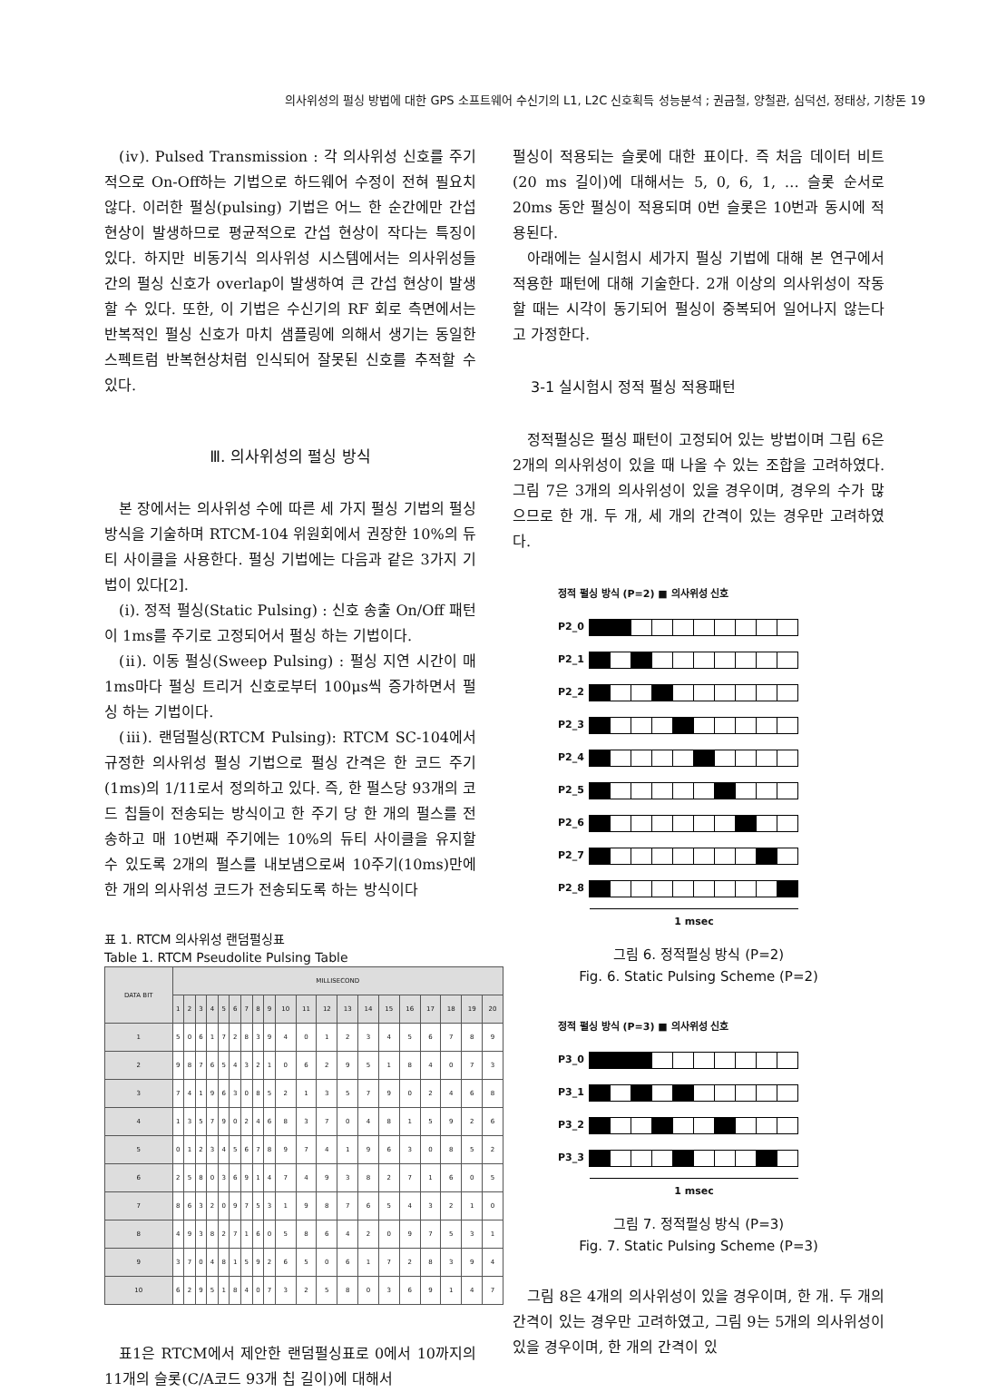의사위성의 펄싱 방법에 대한 GPS 소프트웨어 수신기의 L1, L2C 신호획득 성능분석 ; 권금철, 양철관, 심덕선, 정태상, 기창돈 19
(ⅳ). Pulsed Transmission : 각 의사위성 신호를 주기적으로 On-Off하는 기법으로 하드웨어 수정이 전혀 필요치 않다. 이러한 펄싱(pulsing) 기법은 어느 한 순간에만 간섭 현상이 발생하므로 평균적으로 간섭 현상이 작다는 특징이 있다. 하지만 비동기식 의사위성 시스템에서는 의사위성들 간의 펄싱 신호가 overlap이 발생하여 큰 간섭 현상이 발생할 수 있다. 또한, 이 기법은 수신기의 RF 회로 측면에서는 반복적인 펄싱 신호가 마치 샘플링에 의해서 생기는 동일한 스펙트럼 반복현상처럼 인식되어 잘못된 신호를 추적할 수 있다.
Ⅲ. 의사위성의 펄싱 방식
본 장에서는 의사위성 수에 따른 세 가지 펄싱 기법의 펄싱 방식을 기술하며 RTCM-104 위원회에서 권장한 10%의 듀티 사이클을 사용한다. 펄싱 기법에는 다음과 같은 3가지 기법이 있다[2].
(ⅰ). 정적 펄싱(Static Pulsing) : 신호 송출 On/Off 패턴이 1ms를 주기로 고정되어서 펄싱 하는 기법이다.
(ⅱ). 이동 펄싱(Sweep Pulsing) : 펄싱 지연 시간이 매 1ms마다 펄싱 트리거 신호로부터 100μs씩 증가하면서 펄싱 하는 기법이다.
(ⅲ). 랜덤펄싱(RTCM Pulsing): RTCM SC-104에서 규정한 의사위성 펄싱 기법으로 펄싱 간격은 한 코드 주기(1ms)의 1/11로서 정의하고 있다. 즉, 한 펄스당 93개의 코드 칩들이 전송되는 방식이고 한 주기 당 한 개의 펄스를 전송하고 매 10번째 주기에는 10%의 듀티 사이클을 유지할 수 있도록 2개의 펄스를 내보냄으로써 10주기(10ms)만에 한 개의 의사위성 코드가 전송되도록 하는 방식이다
표 1. RTCM 의사위성 랜덤펄싱표
Table 1. RTCM Pseudolite Pulsing Table
| DATA BIT | MILLISECOND | | | | | | | | | | | | | | | | | | | |
| --- | --- | --- | --- | --- | --- | --- | --- | --- | --- | --- | --- | --- | --- | --- | --- | --- | --- | --- | --- | --- |
| | 1 | 2 | 3 | 4 | 5 | 6 | 7 | 8 | 9 | 10 | 11 | 12 | 13 | 14 | 15 | 16 | 17 | 18 | 19 | 20 |
| 1 | 5 | 0 | 6 | 1 | 7 | 2 | 8 | 3 | 9 | 4 | 0 | 1 | 2 | 3 | 4 | 5 | 6 | 7 | 8 | 9 |
| 2 | 9 | 8 | 7 | 6 | 5 | 4 | 3 | 2 | 1 | 0 | 6 | 2 | 9 | 5 | 1 | 8 | 4 | 0 | 7 | 3 |
| 3 | 7 | 4 | 1 | 9 | 6 | 3 | 0 | 8 | 5 | 2 | 1 | 3 | 5 | 7 | 9 | 0 | 2 | 4 | 6 | 8 |
| 4 | 1 | 3 | 5 | 7 | 9 | 0 | 2 | 4 | 6 | 8 | 3 | 7 | 0 | 4 | 8 | 1 | 5 | 9 | 2 | 6 |
| 5 | 0 | 1 | 2 | 3 | 4 | 5 | 6 | 7 | 8 | 9 | 7 | 4 | 1 | 9 | 6 | 3 | 0 | 8 | 5 | 2 |
| 6 | 2 | 5 | 8 | 0 | 3 | 6 | 9 | 1 | 4 | 7 | 4 | 9 | 3 | 8 | 2 | 7 | 1 | 6 | 0 | 5 |
| 7 | 8 | 6 | 3 | 2 | 0 | 9 | 7 | 5 | 3 | 1 | 9 | 8 | 7 | 6 | 5 | 4 | 3 | 2 | 1 | 0 |
| 8 | 4 | 9 | 3 | 8 | 2 | 7 | 1 | 6 | 0 | 5 | 8 | 6 | 4 | 2 | 0 | 9 | 7 | 5 | 3 | 1 |
| 9 | 3 | 7 | 0 | 4 | 8 | 1 | 5 | 9 | 2 | 6 | 5 | 0 | 6 | 1 | 7 | 2 | 8 | 3 | 9 | 4 |
| 10 | 6 | 2 | 9 | 5 | 1 | 8 | 4 | 0 | 7 | 3 | 2 | 5 | 8 | 0 | 3 | 6 | 9 | 1 | 4 | 7 |
표1은 RTCM에서 제안한 랜덤펄싱표로 0에서 10까지의 11개의 슬롯(C/A코드 93개 칩 길이)에 대해서
펄싱이 적용되는 슬롯에 대한 표이다. 즉 처음 데이터 비트(20 ms 길이)에 대해서는 5, 0, 6, 1, … 슬롯 순서로 20ms 동안 펄싱이 적용되며 0번 슬롯은 10번과 동시에 적용된다.
아래에는 실시험시 세가지 펄싱 기법에 대해 본 연구에서 적용한 패턴에 대해 기술한다. 2개 이상의 의사위성이 작동할 때는 시각이 동기되어 펄싱이 중복되어 일어나지 않는다고 가정한다.
3-1 실시험시 정적 펄싱 적용패턴
정적펄싱은 펄싱 패턴이 고정되어 있는 방법이며 그림 6은 2개의 의사위성이 있을 때 나올 수 있는 조합을 고려하였다. 그림 7은 3개의 의사위성이 있을 경우이며, 경우의 수가 많으므로 한 개. 두 개, 세 개의 간격이 있는 경우만 고려하였다.
정적 펄싱 방식 (P=2) ■ 의사위성 신호
P2_0
P2_1
P2_2
P2_3
P2_4
P2_5
P2_6
P2_7
P2_8
1 msec
그림 6. 정적펄싱 방식 (P=2)
Fig. 6. Static Pulsing Scheme (P=2)
정적 펄싱 방식 (P=3) ■ 의사위성 신호
P3_0
P3_1
P3_2
P3_3
1 msec
그림 7. 정적펄싱 방식 (P=3)
Fig. 7. Static Pulsing Scheme (P=3)
그림 8은 4개의 의사위성이 있을 경우이며, 한 개. 두 개의 간격이 있는 경우만 고려하였고, 그림 9는 5개의 의사위성이 있을 경우이며, 한 개의 간격이 있